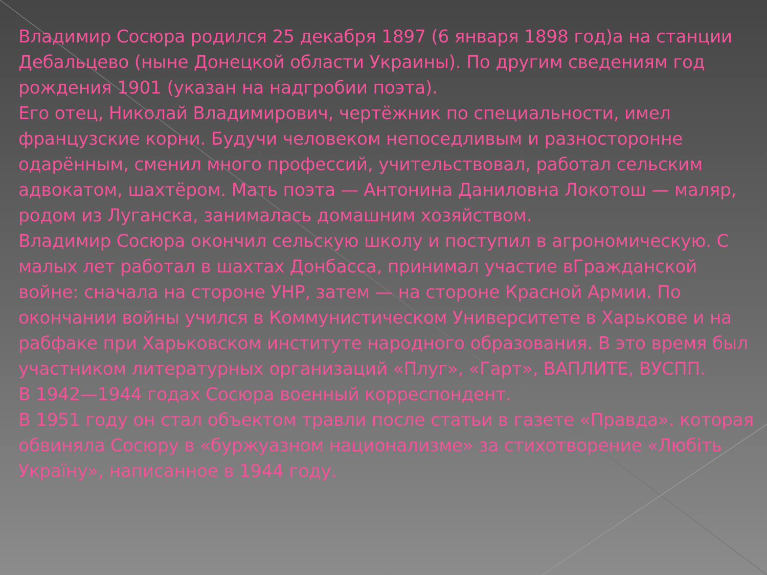Владимир Сосюра родился 25 декабря 1897 (6 января 1898 год)а на станции Дебальцево (ныне Донецкой области Украины). По другим сведениям год рождения 1901 (указан на надгробии поэта).
Его отец, Николай Владимирович, чертёжник по специальности, имел французские корни. Будучи человеком непоседливым и разносторонне одарённым, сменил много профессий, учительствовал, работал сельским адвокатом, шахтёром. Мать поэта — Антонина Даниловна Локотош — маляр, родом из Луганска, занималась домашним хозяйством.
Владимир Сосюра окончил сельскую школу и поступил в агрономическую. С малых лет работал в шахтах Донбасса, принимал участие вГражданской войне: сначала на стороне УНР, затем — на стороне Красной Армии. По окончании войны учился в Коммунистическом Университете в Харькове и на рабфаке при Харьковском институте народного образования. В это время был участником литературных организаций «Плуг», «Гарт», ВАПЛИТЕ, ВУСПП.
В 1942—1944 годах Сосюра военный корреспондент.
В 1951 году он стал объектом травли после статьи в газете «Правда». которая обвиняла Сосюру в «буржуазном национализме» за стихотворение «Любіть Україну», написанное в 1944 году.